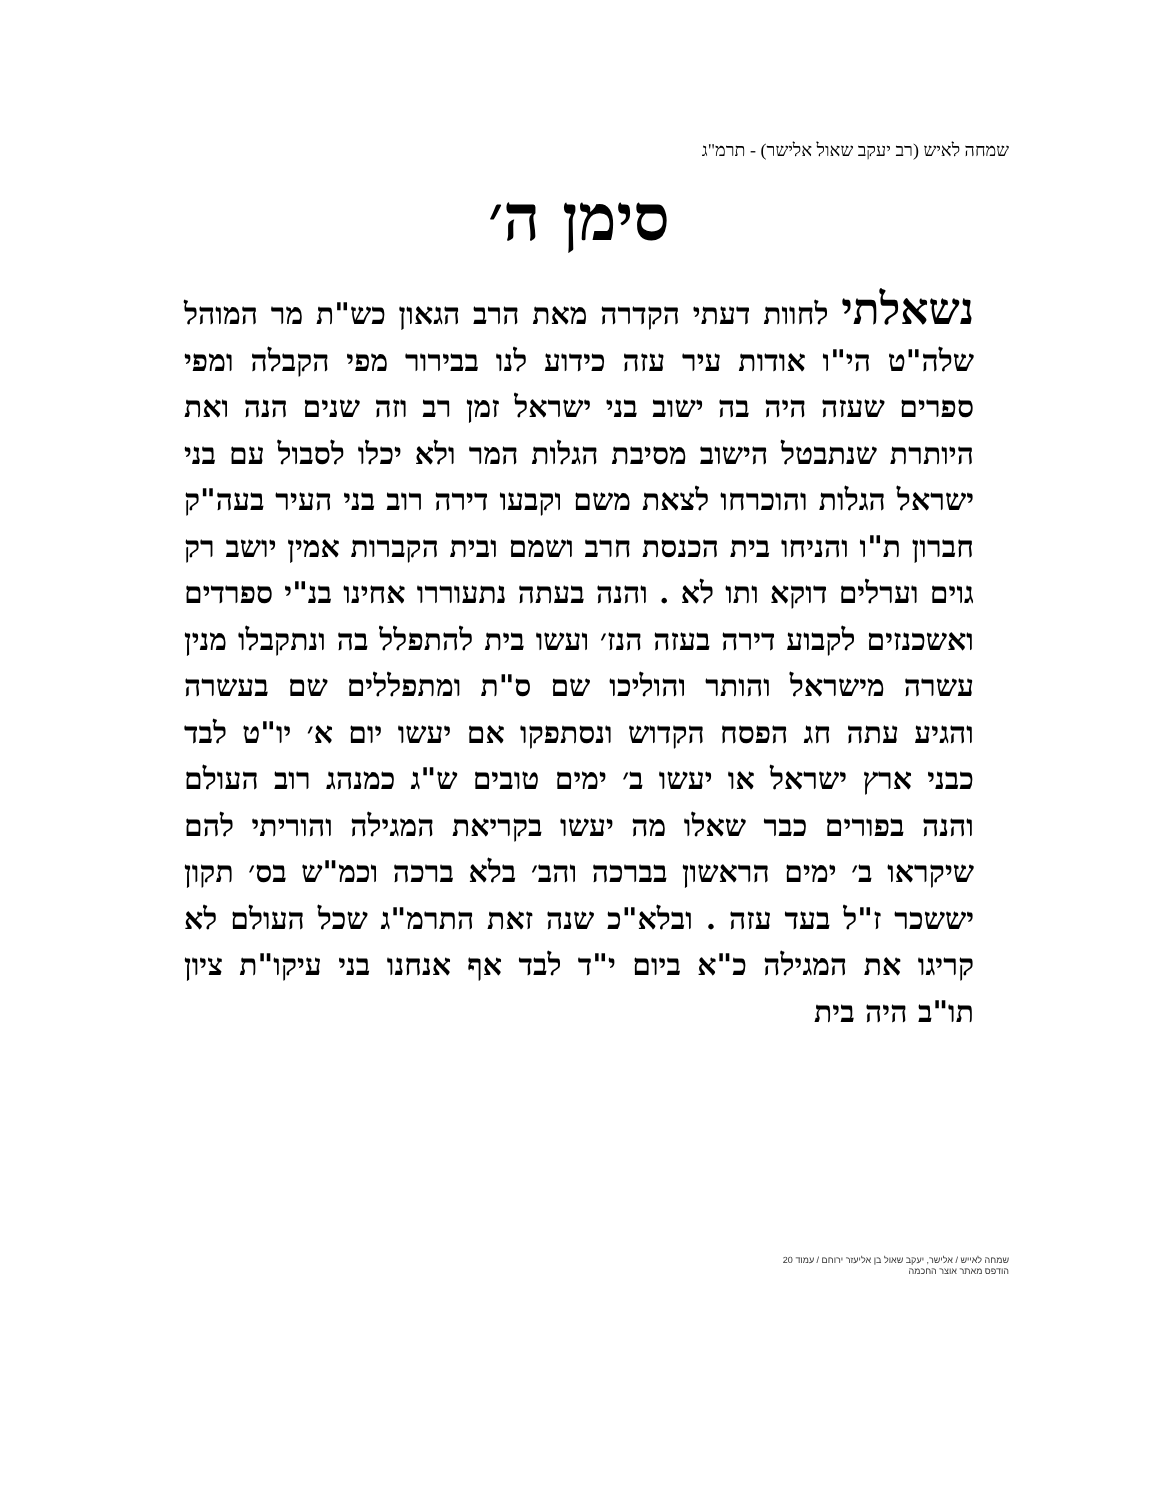שמחה לאיש (רב יעקב שאול אלישר) - תרמ"ג
סימן ה׳
נשאלתי לחוות דעתי הקדרה מאת הרב הגאון כש"ת מר המוהל שלה"ט הי"ו אודות עיר עזה כידוע לנו בבירור מפי הקבלה ומפי ספרים שעזה היה בה ישוב בני ישראל זמן רב וזה שנים הנה ואת היותרת שנתבטל הישוב מסיבת הגלות המר ולא יכלו לסבול עם בני ישראל הגלות והוכרחו לצאת משם וקבעו דירה רוב בני העיר בעה"ק חברון ת"ו והניחו בית הכנסת חרב ושמם ובית הקברות אמין יושב רק גוים וערלים דוקא ותו לא . והנה בעתה נתעוררו אחינו בנ"י ספרדים ואשכנזים לקבוע דירה בעזה הנז׳ ועשו בית להתפלל בה ונתקבלו מנין עשרה מישראל והותר והוליכו שם ס"ת ומתפללים שם בעשרה והגיע עתה חג הפסח הקדוש ונסתפקו אם יעשו יום א׳ יו"ט לבד כבני ארץ ישראל או יעשו ב׳ ימים טובים ש"ג כמנהג רוב העולם והנה בפורים כבר שאלו מה יעשו בקריאת המגילה והוריתי להם שיקראו ב׳ ימים הראשון בברכה והב׳ בלא ברכה וכמ"ש בס׳ תקון יששכר ז"ל בעד עזה . ובלא"כ שנה זאת התרמ"ג שכל העולם לא קריגו את המגילה כ"א ביום י"ד לבד אף אנחנו בני עיקו"ת ציון תו"ב היה בית
שמחה לאייש / אלישר, יעקב שאול בן אליעזר ירוחם / עמוד 20
הודפס מאתר אוצר החכמה